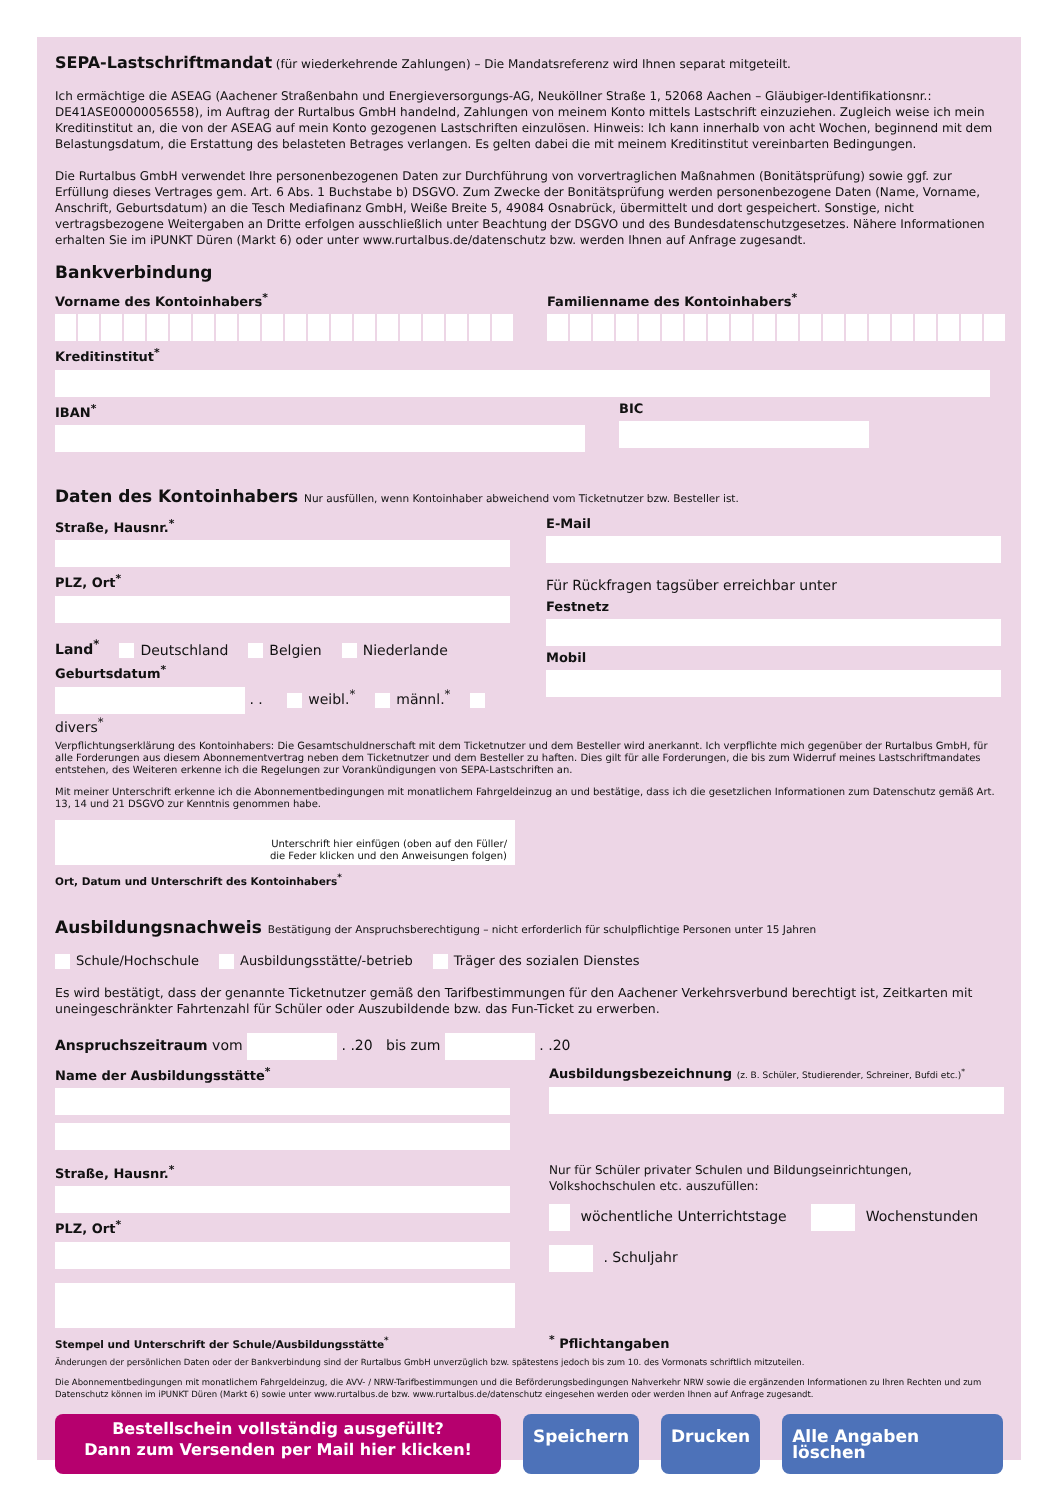SEPA-Lastschriftmandat (für wiederkehrende Zahlungen) – Die Mandatsreferenz wird Ihnen separat mitgeteilt.
Ich ermächtige die ASEAG (Aachener Straßenbahn und Energieversorgungs-AG, Neuköllner Straße 1, 52068 Aachen – Gläubiger-Identifikationsnr.: DE41ASE00000056558), im Auftrag der Rurtalbus GmbH handelnd, Zahlungen von meinem Konto mittels Lastschrift einzuziehen. Zugleich weise ich mein Kreditinstitut an, die von der ASEAG auf mein Konto gezogenen Lastschriften einzulösen. Hinweis: Ich kann innerhalb von acht Wochen, beginnend mit dem Belastungsdatum, die Erstattung des belasteten Betrages verlangen. Es gelten dabei die mit meinem Kreditinstitut vereinbarten Bedingungen.
Die Rurtalbus GmbH verwendet Ihre personenbezogenen Daten zur Durchführung von vorvertraglichen Maßnahmen (Bonitätsprüfung) sowie ggf. zur Erfüllung dieses Vertrages gem. Art. 6 Abs. 1 Buchstabe b) DSGVO. Zum Zwecke der Bonitätsprüfung werden personenbezogene Daten (Name, Vorname, Anschrift, Geburtsdatum) an die Tesch Mediafinanz GmbH, Weiße Breite 5, 49084 Osnabrück, übermittelt und dort gespeichert. Sonstige, nicht vertragsbezogene Weitergaben an Dritte erfolgen ausschließlich unter Beachtung der DSGVO und des Bundesdatenschutzgesetzes. Nähere Informationen erhalten Sie im iPUNKT Düren (Markt 6) oder unter www.rurtalbus.de/datenschutz bzw. werden Ihnen auf Anfrage zugesandt.
Bankverbindung
Vorname des Kontoinhabers<sup>*</sup> Familienname des Kontoinhabers<sup>*</sup>
Kreditinstitut<sup>*</sup>
IBAN<sup>*</sup> BIC
Daten des Kontoinhabers Nur ausfüllen, wenn Kontoinhaber abweichend vom Ticketnutzer bzw. Besteller ist.
Straße, Hausnr.<sup>*</sup>
PLZ, Ort<sup>*</sup>
Land<sup>*</sup> Deutschland Belgien Niederlande
Geburtsdatum<sup>*</sup>
. . weibl.<sup>*</sup> männl.<sup>*</sup> divers<sup>*</sup>
E-Mail
Für Rückfragen tagsüber erreichbar unter
Festnetz
Mobil
Verpflichtungserklärung des Kontoinhabers: Die Gesamtschuldnerschaft mit dem Ticketnutzer und dem Besteller wird anerkannt. Ich verpflichte mich gegenüber der Rurtalbus GmbH, für alle Forderungen aus diesem Abonnementvertrag neben dem Ticketnutzer und dem Besteller zu haften. Dies gilt für alle Forderungen, die bis zum Widerruf meines Lastschriftmandates entstehen, des Weiteren erkenne ich die Regelungen zur Vorankündigungen von SEPA-Lastschriften an.
Mit meiner Unterschrift erkenne ich die Abonnementbedingungen mit monatlichem Fahrgeldeinzug an und bestätige, dass ich die gesetzlichen Informationen zum Datenschutz gemäß Art. 13, 14 und 21 DSGVO zur Kenntnis genommen habe.
Unterschrift hier einfügen (oben auf den Füller/
die Feder klicken und den Anweisungen folgen)
Ort, Datum und Unterschrift des Kontoinhabers<sup>*</sup>
Ausbildungsnachweis Bestätigung der Anspruchsberechtigung – nicht erforderlich für schulpflichtige Personen unter 15 Jahren
Schule/Hochschule Ausbildungsstätte/-betrieb Träger des sozialen Dienstes
Es wird bestätigt, dass der genannte Ticketnutzer gemäß den Tarifbestimmungen für den Aachener Verkehrsverbund berechtigt ist, Zeitkarten mit uneingeschränkter Fahrtenzahl für Schüler oder Auszubildende bzw. das Fun-Ticket zu erwerben.
Anspruchszeitraum vom . .20 bis zum . .20
Name der Ausbildungsstätte<sup>*</sup>
Straße, Hausnr.<sup>*</sup>
PLZ, Ort<sup>*</sup>
Stempel und Unterschrift der Schule/Ausbildungsstätte<sup>*</sup>
Ausbildungsbezeichnung (z. B. Schüler, Studierender, Schreiner, Bufdi etc.)<sup>*</sup>
Nur für Schüler privater Schulen und Bildungseinrichtungen, Volkshochschulen etc. auszufüllen:
wöchentliche Unterrichtstage Wochenstunden
. Schuljahr
<sup>*</sup> Pflichtangaben
Änderungen der persönlichen Daten oder der Bankverbindung sind der Rurtalbus GmbH unverzüglich bzw. spätestens jedoch bis zum 10. des Vormonats schriftlich mitzuteilen.
Die Abonnementbedingungen mit monatlichem Fahrgeldeinzug, die AVV- / NRW-Tarifbestimmungen und die Beförderungsbedingungen Nahverkehr NRW sowie die ergänzenden Informationen zu Ihren Rechten und zum Datenschutz können im iPUNKT Düren (Markt 6) sowie unter www.rurtalbus.de bzw. www.rurtalbus.de/datenschutz eingesehen werden oder werden Ihnen auf Anfrage zugesandt.
Bestellschein vollständig ausgefüllt?
Dann zum Versenden per Mail hier klicken!
Speichern Drucken Alle Angaben löschen